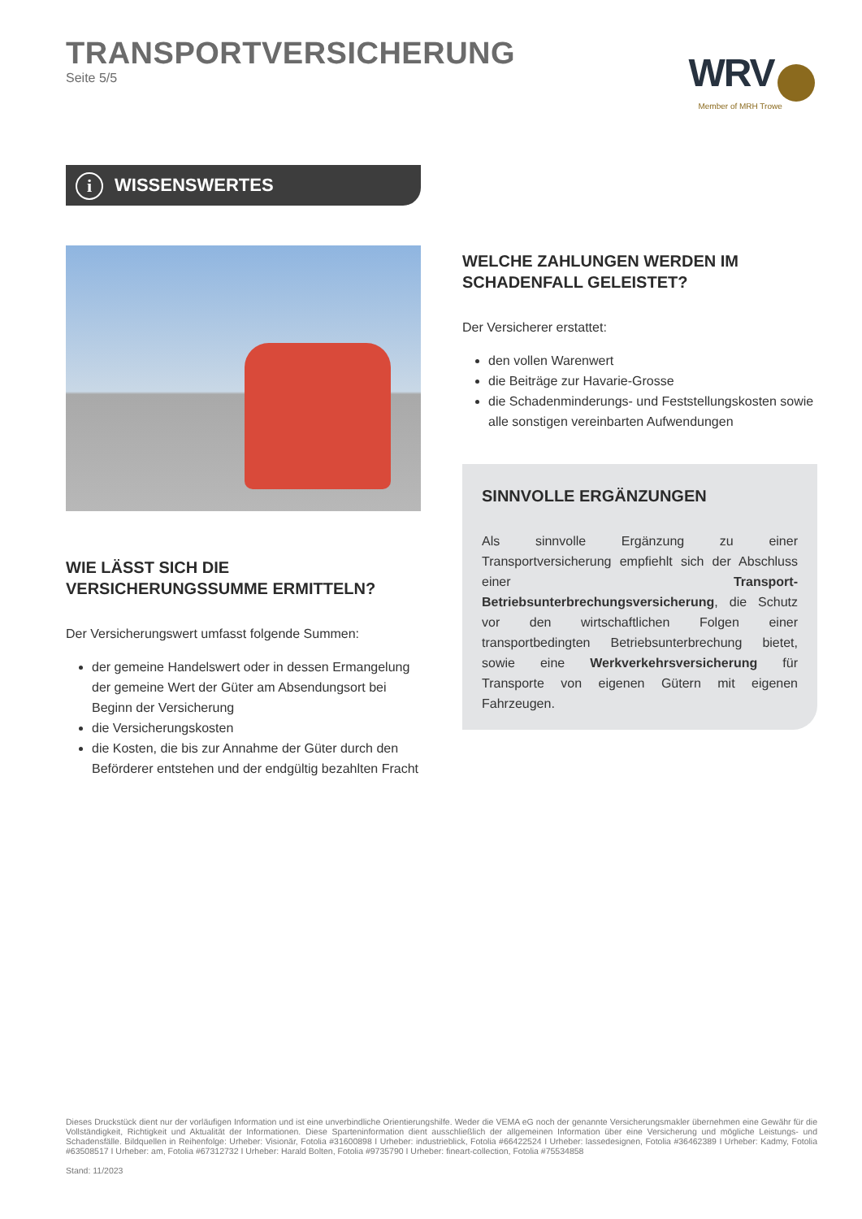TRANSPORTVERSICHERUNG
Seite 5/5
WRV
Member of MRH Trowe
i WISSENSWERTES
WIE LÄSST SICH DIE VERSICHERUNGSSUMME ERMITTELN?
Der Versicherungswert umfasst folgende Summen:
der gemeine Handelswert oder in dessen Ermangelung der gemeine Wert der Güter am Absendungsort bei Beginn der Versicherung
die Versicherungskosten
die Kosten, die bis zur Annahme der Güter durch den Beförderer entstehen und der endgültig bezahlten Fracht
WELCHE ZAHLUNGEN WERDEN IM SCHADENFALL GELEISTET?
Der Versicherer erstattet:
den vollen Warenwert
die Beiträge zur Havarie-Grosse
die Schadenminderungs- und Feststellungskosten sowie alle sonstigen vereinbarten Aufwendungen
SINNVOLLE ERGÄNZUNGEN
Als sinnvolle Ergänzung zu einer Transportversicherung empfiehlt sich der Abschluss einer Transport-Betriebsunterbrechungsversicherung, die Schutz vor den wirtschaftlichen Folgen einer transportbedingten Betriebsunterbrechung bietet, sowie eine Werkverkehrsversicherung für Transporte von eigenen Gütern mit eigenen Fahrzeugen.
Dieses Druckstück dient nur der vorläufigen Information und ist eine unverbindliche Orientierungshilfe. Weder die VEMA eG noch der genannte Versicherungsmakler übernehmen eine Gewähr für die Vollständigkeit, Richtigkeit und Aktualität der Informationen. Diese Sparteninformation dient ausschließlich der allgemeinen Information über eine Versicherung und mögliche Leistungs- und Schadensfälle. Bildquellen in Reihenfolge: Urheber: Visionär, Fotolia #31600898 I Urheber: industrieblick, Fotolia #66422524 I Urheber: lassedesignen, Fotolia #36462389 I Urheber: Kadmy, Fotolia #63508517 I Urheber: am, Fotolia #67312732 I Urheber: Harald Bolten, Fotolia #9735790 I Urheber: fineart-collection, Fotolia #75534858
Stand: 11/2023